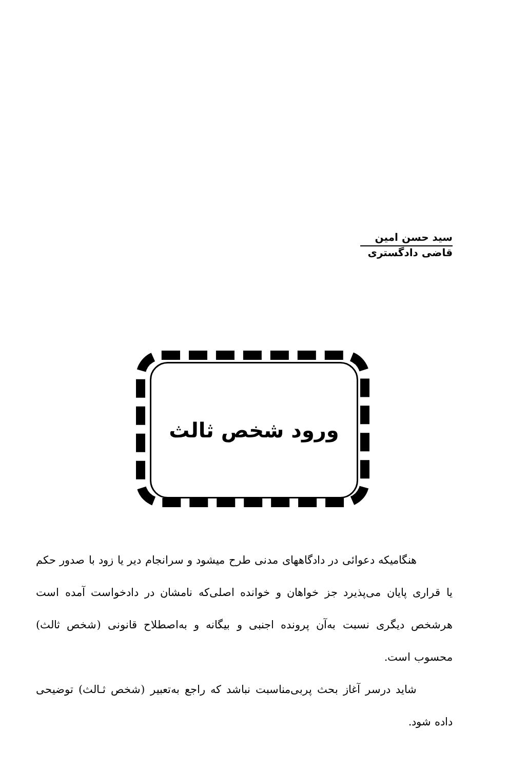سید حسن امین
قاضی دادگستری
ورود شخص ثالث
هنگامیکه دعوائی در دادگاههای مدنی طرح میشود و سرانجام دیر یا زود با صدور حکم یا قراری پایان می‌پذیرد جز خواهان و خوانده اصلی‌که نامشان در دادخواست آمده است هرشخص دیگری نسبت به‌آن پرونده اجنبی و بیگانه و به‌اصطلاح قانونی (شخص ثالث) محسوب است.
شاید درسر آغاز بحث پربی‌مناسبت نباشد که راجع به‌تعبیر (شخص ثـالث) توضیحی داده شود.